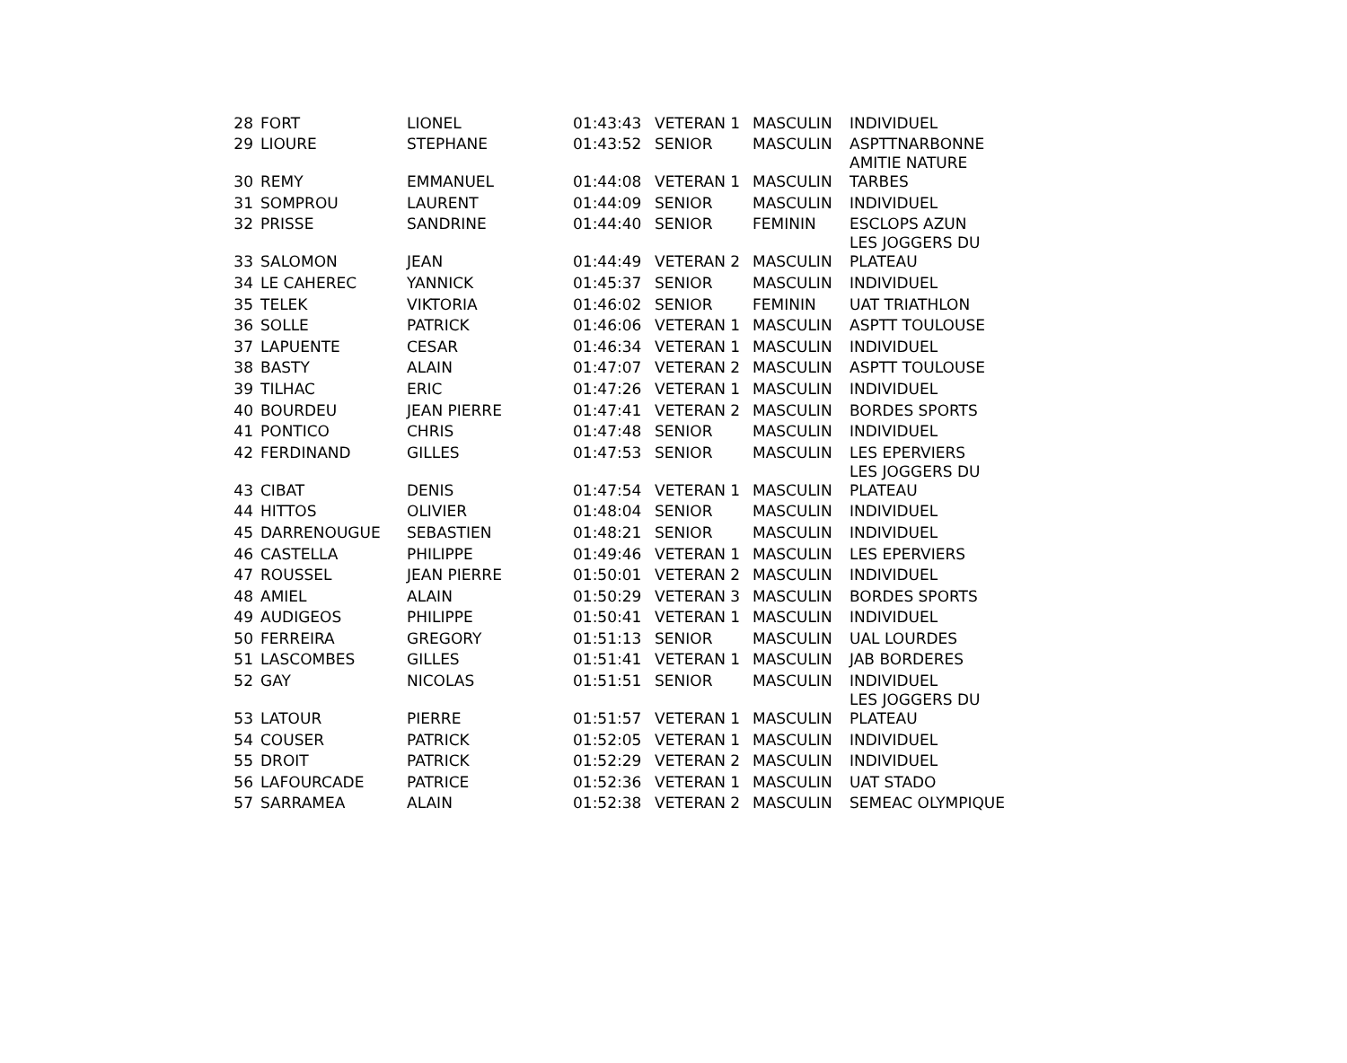| 28 | FORT | LIONEL | 01:43:43 | VETERAN 1 | MASCULIN | INDIVIDUEL |
| 29 | LIOURE | STEPHANE | 01:43:52 | SENIOR | MASCULIN | ASPTTNARBONNE |
| 30 | REMY | EMMANUEL | 01:44:08 | VETERAN 1 | MASCULIN | AMITIE NATURE TARBES |
| 31 | SOMPROU | LAURENT | 01:44:09 | SENIOR | MASCULIN | INDIVIDUEL |
| 32 | PRISSE | SANDRINE | 01:44:40 | SENIOR | FEMININ | ESCLOPS AZUN |
| 33 | SALOMON | JEAN | 01:44:49 | VETERAN 2 | MASCULIN | LES JOGGERS DU PLATEAU |
| 34 | LE CAHEREC | YANNICK | 01:45:37 | SENIOR | MASCULIN | INDIVIDUEL |
| 35 | TELEK | VIKTORIA | 01:46:02 | SENIOR | FEMININ | UAT TRIATHLON |
| 36 | SOLLE | PATRICK | 01:46:06 | VETERAN 1 | MASCULIN | ASPTT TOULOUSE |
| 37 | LAPUENTE | CESAR | 01:46:34 | VETERAN 1 | MASCULIN | INDIVIDUEL |
| 38 | BASTY | ALAIN | 01:47:07 | VETERAN 2 | MASCULIN | ASPTT TOULOUSE |
| 39 | TILHAC | ERIC | 01:47:26 | VETERAN 1 | MASCULIN | INDIVIDUEL |
| 40 | BOURDEU | JEAN PIERRE | 01:47:41 | VETERAN 2 | MASCULIN | BORDES SPORTS |
| 41 | PONTICO | CHRIS | 01:47:48 | SENIOR | MASCULIN | INDIVIDUEL |
| 42 | FERDINAND | GILLES | 01:47:53 | SENIOR | MASCULIN | LES EPERVIERS |
| 43 | CIBAT | DENIS | 01:47:54 | VETERAN 1 | MASCULIN | LES JOGGERS DU PLATEAU |
| 44 | HITTOS | OLIVIER | 01:48:04 | SENIOR | MASCULIN | INDIVIDUEL |
| 45 | DARRENOUGUE | SEBASTIEN | 01:48:21 | SENIOR | MASCULIN | INDIVIDUEL |
| 46 | CASTELLA | PHILIPPE | 01:49:46 | VETERAN 1 | MASCULIN | LES EPERVIERS |
| 47 | ROUSSEL | JEAN PIERRE | 01:50:01 | VETERAN 2 | MASCULIN | INDIVIDUEL |
| 48 | AMIEL | ALAIN | 01:50:29 | VETERAN 3 | MASCULIN | BORDES SPORTS |
| 49 | AUDIGEOS | PHILIPPE | 01:50:41 | VETERAN 1 | MASCULIN | INDIVIDUEL |
| 50 | FERREIRA | GREGORY | 01:51:13 | SENIOR | MASCULIN | UAL LOURDES |
| 51 | LASCOMBES | GILLES | 01:51:41 | VETERAN 1 | MASCULIN | JAB BORDERES |
| 52 | GAY | NICOLAS | 01:51:51 | SENIOR | MASCULIN | INDIVIDUEL |
| 53 | LATOUR | PIERRE | 01:51:57 | VETERAN 1 | MASCULIN | LES JOGGERS DU PLATEAU |
| 54 | COUSER | PATRICK | 01:52:05 | VETERAN 1 | MASCULIN | INDIVIDUEL |
| 55 | DROIT | PATRICK | 01:52:29 | VETERAN 2 | MASCULIN | INDIVIDUEL |
| 56 | LAFOURCADE | PATRICE | 01:52:36 | VETERAN 1 | MASCULIN | UAT STADO |
| 57 | SARRAMEA | ALAIN | 01:52:38 | VETERAN 2 | MASCULIN | SEMEAC OLYMPIQUE |